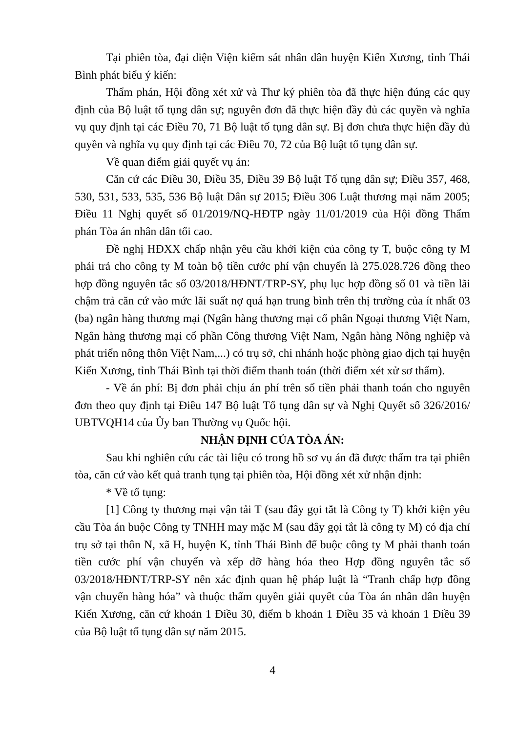Tại phiên tòa, đại diện Viện kiểm sát nhân dân huyện Kiến Xương, tỉnh Thái Bình phát biểu ý kiến:
Thẩm phán, Hội đồng xét xử và Thư ký phiên tòa đã thực hiện đúng các quy định của Bộ luật tố tụng dân sự; nguyên đơn đã thực hiện đầy đủ các quyền và nghĩa vụ quy định tại các Điều 70, 71 Bộ luật tố tụng dân sự. Bị đơn chưa thực hiện đầy đủ quyền và nghĩa vụ quy định tại các Điều 70, 72 của Bộ luật tố tụng dân sự.
Về quan điểm giải quyết vụ án:
Căn cứ các Điều 30, Điều 35, Điều 39 Bộ luật Tố tụng dân sự; Điều 357, 468, 530, 531, 533, 535, 536 Bộ luật Dân sự 2015; Điều 306 Luật thương mại năm 2005; Điều 11 Nghị quyết số 01/2019/NQ-HĐTP ngày 11/01/2019 của Hội đồng Thẩm phán Tòa án nhân dân tối cao.
Đề nghị HĐXX chấp nhận yêu cầu khởi kiện của công ty T, buộc công ty M phải trả cho công ty M toàn bộ tiền cước phí vận chuyển là 275.028.726 đồng theo hợp đồng nguyên tắc số 03/2018/HĐNT/TRP-SY, phụ lục hợp đồng số 01 và tiền lãi chậm trả căn cứ vào mức lãi suất nợ quá hạn trung bình trên thị trường của ít nhất 03 (ba) ngân hàng thương mại (Ngân hàng thương mại cổ phần Ngoại thương Việt Nam, Ngân hàng thương mại cổ phần Công thương Việt Nam, Ngân hàng Nông nghiệp và phát triển nông thôn Việt Nam,...) có trụ sở, chi nhánh hoặc phòng giao dịch tại huyện Kiến Xương, tỉnh Thái Bình tại thời điểm thanh toán (thời điểm xét xử sơ thẩm).
- Về án phí: Bị đơn phải chịu án phí trên số tiền phải thanh toán cho nguyên đơn theo quy định tại Điều 147 Bộ luật Tố tụng dân sự và Nghị Quyết số 326/2016/ UBTVQH14 của Ủy ban Thường vụ Quốc hội.
NHẬN ĐỊNH CỦA TÒA ÁN:
Sau khi nghiên cứu các tài liệu có trong hồ sơ vụ án đã được thẩm tra tại phiên tòa, căn cứ vào kết quả tranh tụng tại phiên tòa, Hội đồng xét xử nhận định:
* Về tố tụng:
[1] Công ty thương mại vận tải T (sau đây gọi tắt là Công ty T) khởi kiện yêu cầu Tòa án buộc Công ty TNHH may mặc M (sau đây gọi tắt là công ty M) có địa chỉ trụ sở tại thôn N, xã H, huyện K, tỉnh Thái Bình để buộc công ty M phải thanh toán tiền cước phí vận chuyển và xếp dỡ hàng hóa theo Hợp đồng nguyên tắc số 03/2018/HĐNT/TRP-SY nên xác định quan hệ pháp luật là “Tranh chấp hợp đồng vận chuyển hàng hóa” và thuộc thẩm quyền giải quyết của Tòa án nhân dân huyện Kiến Xương, căn cứ khoản 1 Điều 30, điểm b khoản 1 Điều 35 và khoản 1 Điều 39 của Bộ luật tố tụng dân sự năm 2015.
4